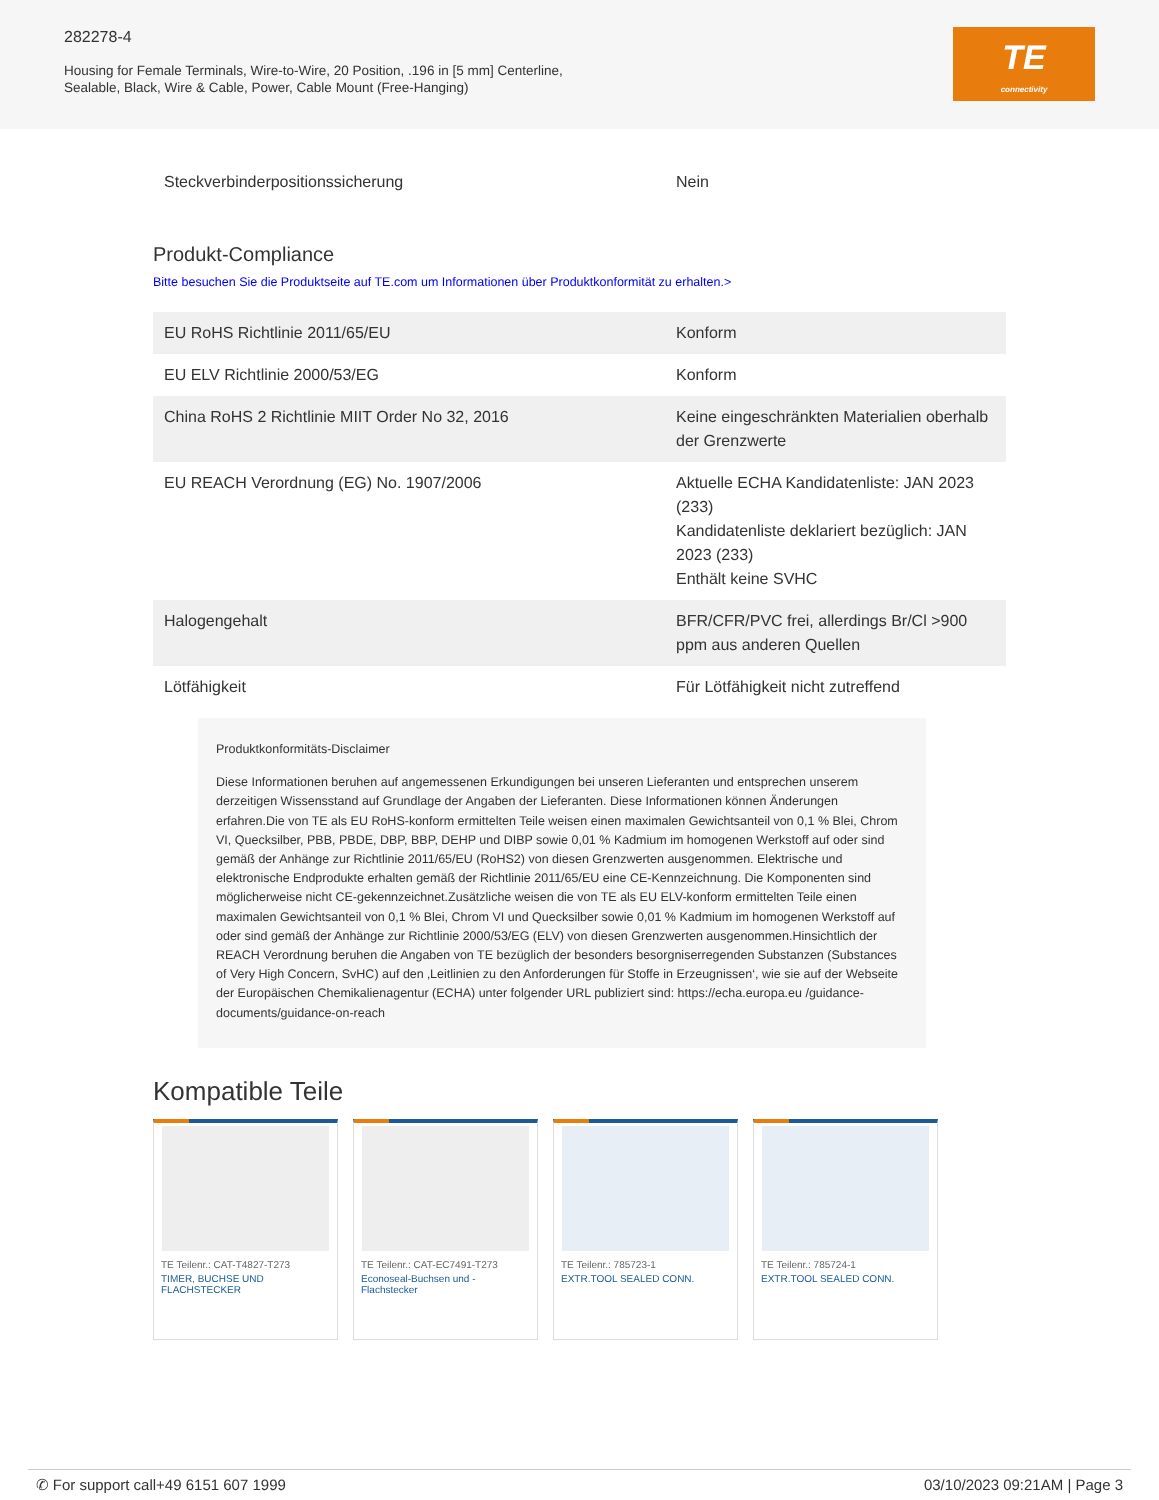282278-4
Housing for Female Terminals, Wire-to-Wire, 20 Position, .196 in [5 mm] Centerline,
Sealable, Black, Wire & Cable, Power, Cable Mount (Free-Hanging)
TE
connectivity
| Steckverbinderpositionssicherung | Nein |
Produkt-Compliance
Bitte besuchen Sie die Produktseite auf TE.com um Informationen über Produktkonformität zu erhalten.>
| EU RoHS Richtlinie 2011/65/EU | Konform |
| EU ELV Richtlinie 2000/53/EG | Konform |
| China RoHS 2 Richtlinie MIIT Order No 32, 2016 | Keine eingeschränkten Materialien oberhalb der Grenzwerte |
| EU REACH Verordnung (EG) No. 1907/2006 | Aktuelle ECHA Kandidatenliste: JAN 2023 (233) Kandidatenliste deklariert bezüglich: JAN 2023 (233) Enthält keine SVHC |
| Halogengehalt | BFR/CFR/PVC frei, allerdings Br/Cl >900 ppm aus anderen Quellen |
| Lötfähigkeit | Für Lötfähigkeit nicht zutreffend |
Produktkonformitäts-Disclaimer
Diese Informationen beruhen auf angemessenen Erkundigungen bei unseren Lieferanten und entsprechen unserem derzeitigen Wissensstand auf Grundlage der Angaben der Lieferanten. Diese Informationen können Änderungen erfahren.Die von TE als EU RoHS-konform ermittelten Teile weisen einen maximalen Gewichtsanteil von 0,1 % Blei, Chrom VI, Quecksilber, PBB, PBDE, DBP, BBP, DEHP und DIBP sowie 0,01 % Kadmium im homogenen Werkstoff auf oder sind gemäß der Anhänge zur Richtlinie 2011/65/EU (RoHS2) von diesen Grenzwerten ausgenommen. Elektrische und elektronische Endprodukte erhalten gemäß der Richtlinie 2011/65/EU eine CE-Kennzeichnung. Die Komponenten sind möglicherweise nicht CE-gekennzeichnet.Zusätzliche weisen die von TE als EU ELV-konform ermittelten Teile einen maximalen Gewichtsanteil von 0,1 % Blei, Chrom VI und Quecksilber sowie 0,01 % Kadmium im homogenen Werkstoff auf oder sind gemäß der Anhänge zur Richtlinie 2000/53/EG (ELV) von diesen Grenzwerten ausgenommen.Hinsichtlich der REACH Verordnung beruhen die Angaben von TE bezüglich der besonders besorgniserregenden Substanzen (Substances of Very High Concern, SvHC) auf den ‚Leitlinien zu den Anforderungen für Stoffe in Erzeugnissen‘, wie sie auf der Webseite der Europäischen Chemikalienagentur (ECHA) unter folgender URL publiziert sind: https://echa.europa.eu /guidance-documents/guidance-on-reach
Kompatible Teile
TE Teilenr.: CAT-T4827-T273
TIMER, BUCHSE UND FLACHSTECKER
TE Teilenr.: CAT-EC7491-T273
Econoseal-Buchsen und -Flachstecker
TE Teilenr.: 785723-1
EXTR.TOOL SEALED CONN.
TE Teilenr.: 785724-1
EXTR.TOOL SEALED CONN.
✆ For support call+49 6151 607 1999 03/10/2023 09:21AM | Page 3